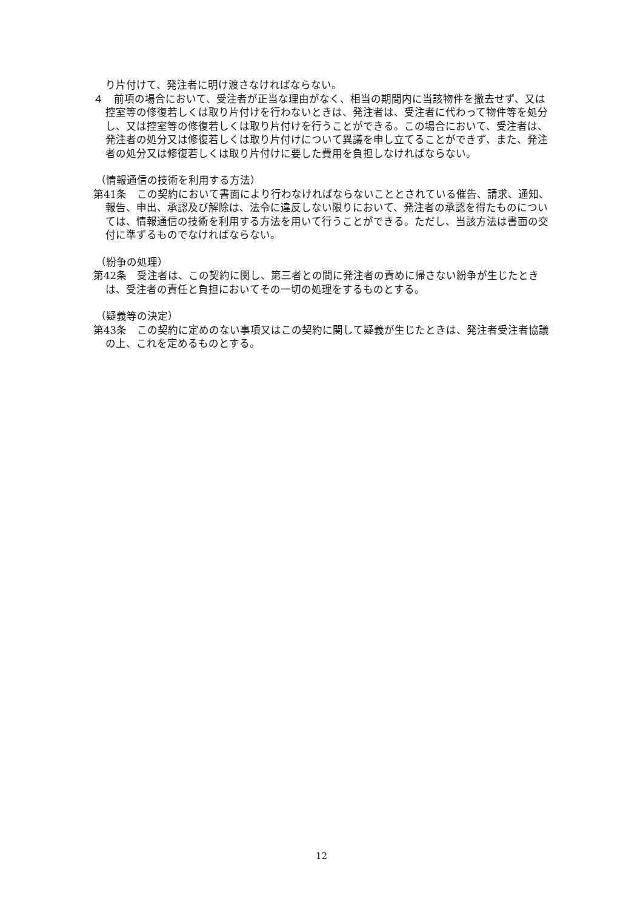り片付けて、発注者に明け渡さなければならない。
４　前項の場合において、受注者が正当な理由がなく、相当の期間内に当該物件を撤去せず、又は控室等の修復若しくは取り片付けを行わないときは、発注者は、受注者に代わって物件等を処分し、又は控室等の修復若しくは取り片付けを行うことができる。この場合において、受注者は、発注者の処分又は修復若しくは取り片付けについて異議を申し立てることができず、また、発注者の処分又は修復若しくは取り片付けに要した費用を負担しなければならない。
（情報通信の技術を利用する方法）
第41条　この契約において書面により行わなければならないこととされている催告、請求、通知、報告、申出、承認及び解除は、法令に違反しない限りにおいて、発注者の承認を得たものについては、情報通信の技術を利用する方法を用いて行うことができる。ただし、当該方法は書面の交付に準ずるものでなければならない。
（紛争の処理）
第42条　受注者は、この契約に関し、第三者との間に発注者の責めに帰さない紛争が生じたときは、受注者の責任と負担においてその一切の処理をするものとする。
（疑義等の決定）
第43条　この契約に定めのない事項又はこの契約に関して疑義が生じたときは、発注者受注者協議の上、これを定めるものとする。
12